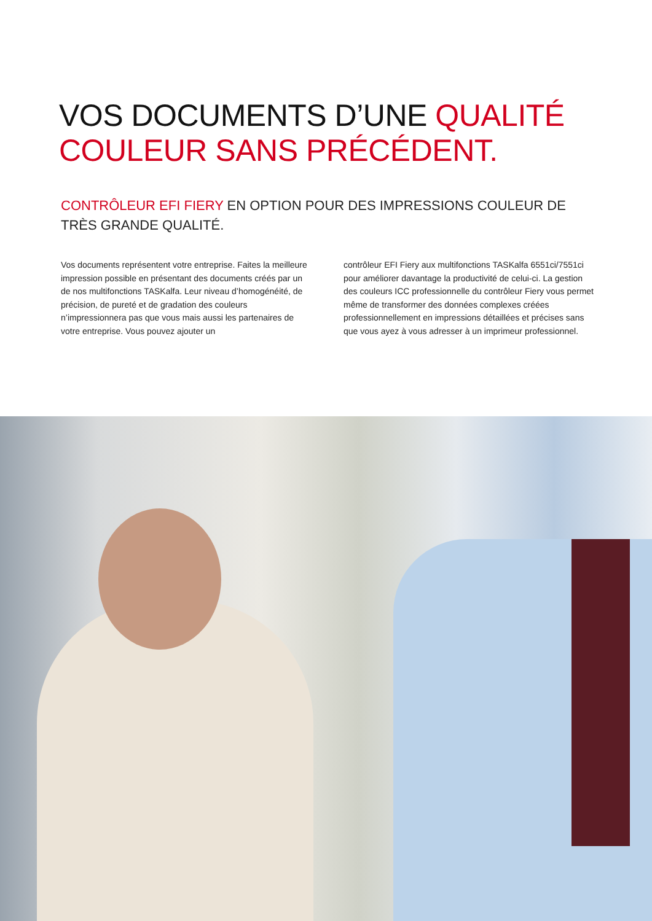VOS DOCUMENTS D’UNE QUALITÉ
COULEUR SANS PRÉCÉDENT.
CONTRÔLEUR EFI FIERY EN OPTION POUR DES IMPRESSIONS COULEUR DE TRÈS GRANDE QUALITÉ.
Vos documents représentent votre entreprise. Faites la meilleure impression possible en présentant des documents créés par un de nos multifonctions TASKalfa. Leur niveau d’homogénéité, de précision, de pureté et de gradation des couleurs n’impressionnera pas que vous mais aussi les partenaires de votre entreprise. Vous pouvez ajouter un
contrôleur EFI Fiery aux multifonctions TASKalfa 6551ci/7551ci pour améliorer davantage la productivité de celui-ci. La gestion des couleurs ICC professionnelle du contrôleur Fiery vous permet même de transformer des données complexes créées professionnellement en impressions détaillées et précises sans que vous ayez à vous adresser à un imprimeur professionnel.